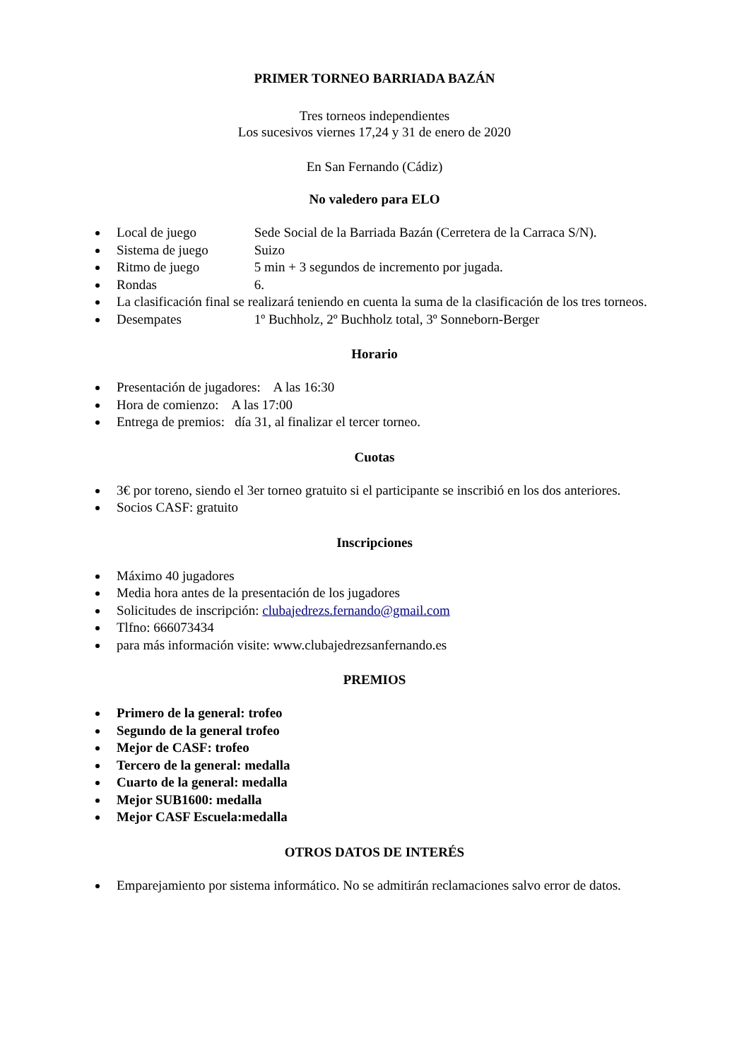PRIMER TORNEO BARRIADA BAZÁN
Tres torneos independientes
Los sucesivos viernes 17,24 y 31 de enero de 2020
En San Fernando (Cádiz)
No valedero para ELO
Local de juego Sede Social de la Barriada Bazán (Cerretera de la Carraca S/N).
Sistema de juego Suizo
Ritmo de juego 5 min + 3 segundos de incremento por jugada.
Rondas 6.
La clasificación final se realizará teniendo en cuenta la suma de la clasificación de los tres torneos.
Desempates 1º Buchholz, 2º Buchholz total, 3º Sonneborn-Berger
Horario
Presentación de jugadores: A las 16:30
Hora de comienzo: A las 17:00
Entrega de premios: día 31, al finalizar el tercer torneo.
Cuotas
3€ por toreno, siendo el 3er torneo gratuito si el participante se inscribió en los dos anteriores.
Socios CASF: gratuito
Inscripciones
Máximo 40 jugadores
Media hora antes de la presentación de los jugadores
Solicitudes de inscripción: clubajedrezs.fernando@gmail.com
Tlfno: 666073434
para más información visite: www.clubajedrezsanfernando.es
PREMIOS
Primero de la general: trofeo
Segundo de la general trofeo
Mejor de CASF: trofeo
Tercero de la general: medalla
Cuarto de la general: medalla
Mejor SUB1600: medalla
Mejor CASF Escuela:medalla
OTROS DATOS DE INTERÉS
Emparejamiento por sistema informático. No se admitirán reclamaciones salvo error de datos.